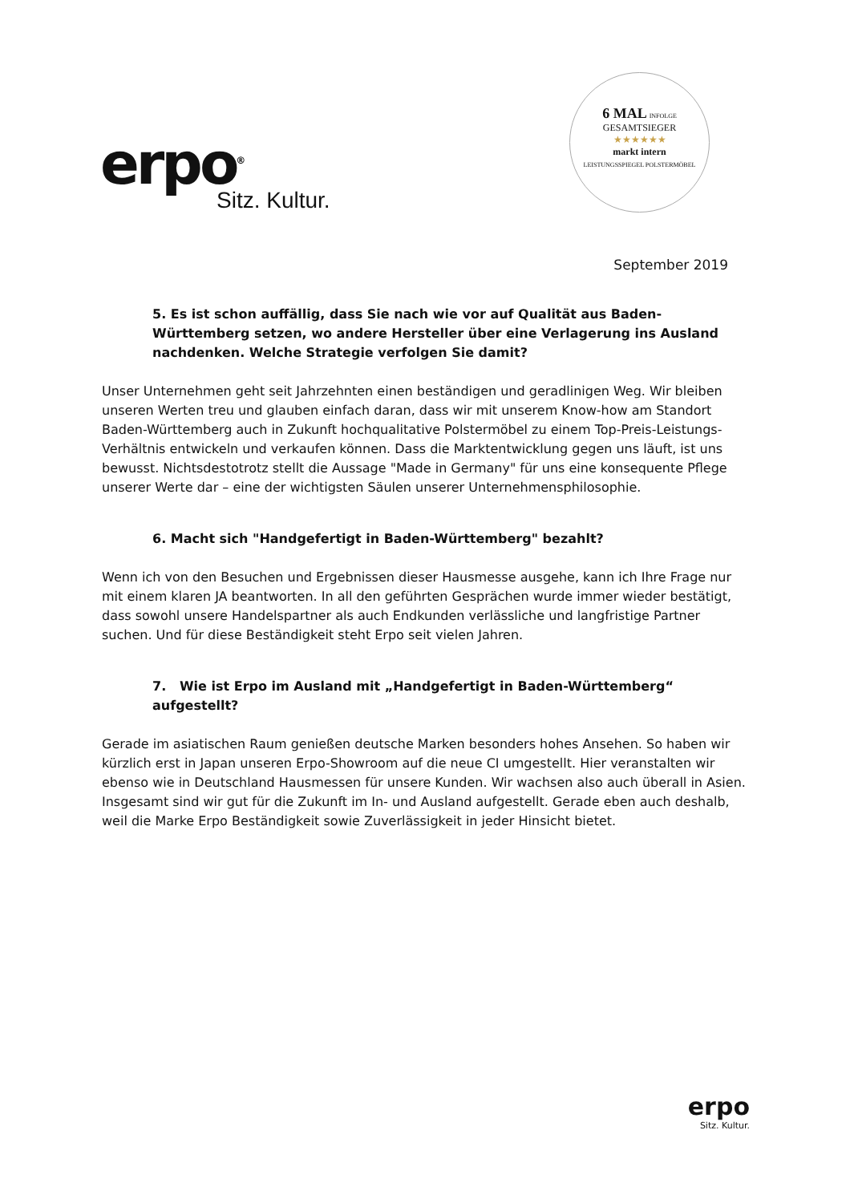erpo<sup>®</sup>
Sitz. Kultur.
6 MAL INFOLGE
GESAMTSIEGER
★★★★★★
markt intern
LEISTUNGSSPIEGEL POLSTERMÖBEL
September 2019
5. Es ist schon auffällig, dass Sie nach wie vor auf Qualität aus Baden-Württemberg setzen, wo andere Hersteller über eine Verlagerung ins Ausland nachdenken. Welche Strategie verfolgen Sie damit?
Unser Unternehmen geht seit Jahrzehnten einen beständigen und geradlinigen Weg. Wir bleiben unseren Werten treu und glauben einfach daran, dass wir mit unserem Know-how am Standort Baden-Württemberg auch in Zukunft hochqualitative Polstermöbel zu einem Top-Preis-Leistungs-Verhältnis entwickeln und verkaufen können. Dass die Marktentwicklung gegen uns läuft, ist uns bewusst. Nichtsdestotrotz stellt die Aussage "Made in Germany" für uns eine konsequente Pflege unserer Werte dar – eine der wichtigsten Säulen unserer Unternehmensphilosophie.
6. Macht sich "Handgefertigt in Baden-Württemberg" bezahlt?
Wenn ich von den Besuchen und Ergebnissen dieser Hausmesse ausgehe, kann ich Ihre Frage nur mit einem klaren JA beantworten. In all den geführten Gesprächen wurde immer wieder bestätigt, dass sowohl unsere Handelspartner als auch Endkunden verlässliche und langfristige Partner suchen. Und für diese Beständigkeit steht Erpo seit vielen Jahren.
7. Wie ist Erpo im Ausland mit „Handgefertigt in Baden-Württemberg“ aufgestellt?
Gerade im asiatischen Raum genießen deutsche Marken besonders hohes Ansehen. So haben wir kürzlich erst in Japan unseren Erpo-Showroom auf die neue CI umgestellt. Hier veranstalten wir ebenso wie in Deutschland Hausmessen für unsere Kunden. Wir wachsen also auch überall in Asien. Insgesamt sind wir gut für die Zukunft im In- und Ausland aufgestellt. Gerade eben auch deshalb, weil die Marke Erpo Beständigkeit sowie Zuverlässigkeit in jeder Hinsicht bietet.
erpo
Sitz. Kultur.